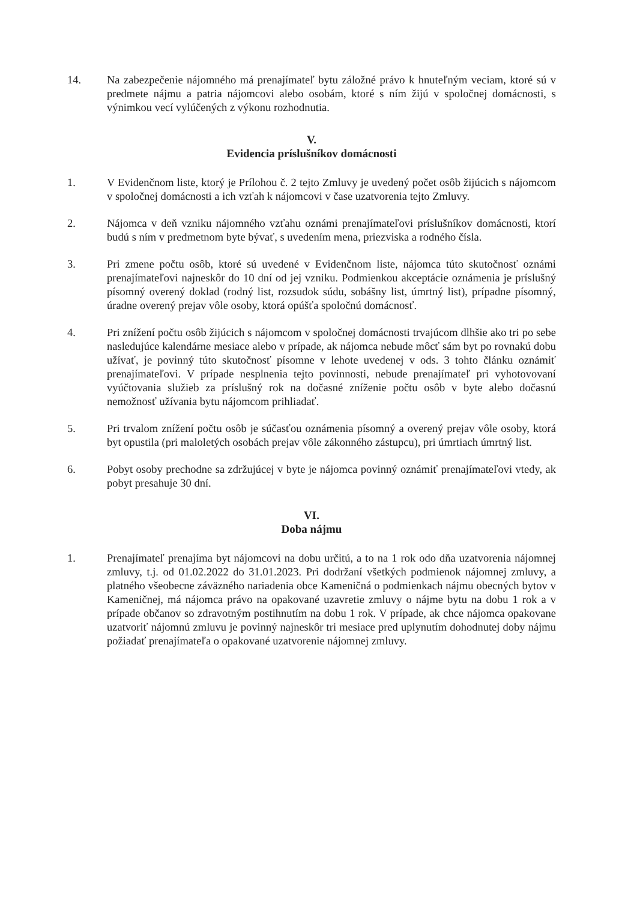14. Na zabezpečenie nájomného má prenajímateľ bytu záložné právo k hnuteľným veciam, ktoré sú v predmete nájmu a patria nájomcovi alebo osobám, ktoré s ním žijú v spoločnej domácnosti, s výnimkou vecí vylúčených z výkonu rozhodnutia.
V.
Evidencia príslušníkov domácnosti
1. V Evidenčnom liste, ktorý je Prílohou č. 2 tejto Zmluvy je uvedený počet osôb žijúcich s nájomcom v spoločnej domácnosti a ich vzťah k nájomcovi v čase uzatvorenia tejto Zmluvy.
2. Nájomca v deň vzniku nájomného vzťahu oznámi prenajímateľovi príslušníkov domácnosti, ktorí budú s ním v predmetnom byte bývať, s uvedením mena, priezviska a rodného čísla.
3. Pri zmene počtu osôb, ktoré sú uvedené v Evidenčnom liste, nájomca túto skutočnosť oznámi prenajímateľovi najneskôr do 10 dní od jej vzniku. Podmienkou akceptácie oznámenia je príslušný písomný overený doklad (rodný list, rozsudok súdu, sobášny list, úmrtný list), prípadne písomný, úradne overený prejav vôle osoby, ktorá opúšťa spoločnú domácnosť.
4. Pri znížení počtu osôb žijúcich s nájomcom v spoločnej domácnosti trvajúcom dlhšie ako tri po sebe nasledujúce kalendárne mesiace alebo v prípade, ak nájomca nebude môcť sám byt po rovnakú dobu užívať, je povinný túto skutočnosť písomne v lehote uvedenej v ods. 3 tohto článku oznámiť prenajímateľovi. V prípade nesplnenia tejto povinnosti, nebude prenajímateľ pri vyhotovovaní vyúčtovania služieb za príslušný rok na dočasné zníženie počtu osôb v byte alebo dočasnú nemožnosť užívania bytu nájomcom prihliadať.
5. Pri trvalom znížení počtu osôb je súčasťou oznámenia písomný a overený prejav vôle osoby, ktorá byt opustila (pri maloletých osobách prejav vôle zákonného zástupcu), pri úmrtiach úmrtný list.
6. Pobyt osoby prechodne sa zdržujúcej v byte je nájomca povinný oznámiť prenajímateľovi vtedy, ak pobyt presahuje 30 dní.
VI.
Doba nájmu
1. Prenajímateľ prenajíma byt nájomcovi na dobu určitú, a to na 1 rok odo dňa uzatvorenia nájomnej zmluvy, t.j. od 01.02.2022 do 31.01.2023. Pri dodržaní všetkých podmienok nájomnej zmluvy, a platného všeobecne záväzného nariadenia obce Kameničná o podmienkach nájmu obecných bytov v Kameničnej, má nájomca právo na opakované uzavretie zmluvy o nájme bytu na dobu 1 rok a v prípade občanov so zdravotným postihnutím na dobu 1 rok. V prípade, ak chce nájomca opakovane uzatvoriť nájomnú zmluvu je povinný najneskôr tri mesiace pred uplynutím dohodnutej doby nájmu požiadať prenajímateľa o opakované uzatvorenie nájomnej zmluvy.